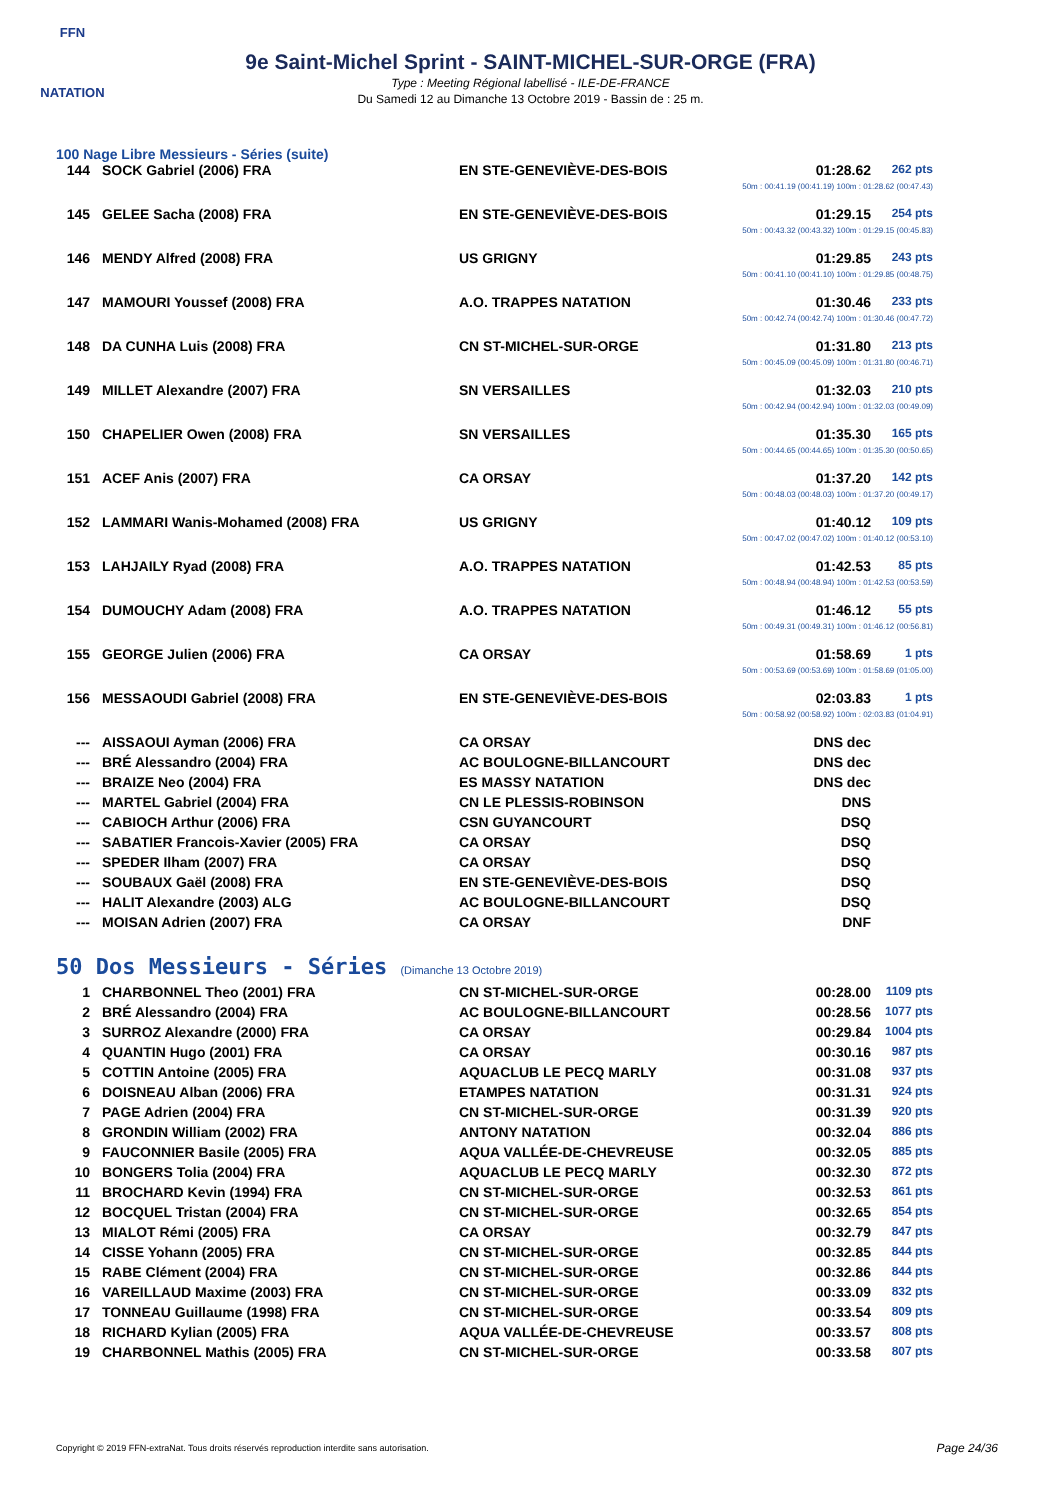FFN
NATATION
9e Saint-Michel Sprint - SAINT-MICHEL-SUR-ORGE (FRA)
Type : Meeting Régional labellisé - ILE-DE-FRANCE
Du Samedi 12 au Dimanche 13 Octobre 2019 - Bassin de : 25 m.
100 Nage Libre Messieurs - Séries (suite)
| 144 | SOCK Gabriel (2006) FRA | EN STE-GENEVIÈVE-DES-BOIS | 01:28.62 | 262 pts |
| 50m : 00:41.19 (00:41.19) 100m : 01:28.62 (00:47.43) | | | | |
| 145 | GELEE Sacha (2008) FRA | EN STE-GENEVIÈVE-DES-BOIS | 01:29.15 | 254 pts |
| 50m : 00:43.32 (00:43.32) 100m : 01:29.15 (00:45.83) | | | | |
| 146 | MENDY Alfred (2008) FRA | US GRIGNY | 01:29.85 | 243 pts |
| 50m : 00:41.10 (00:41.10) 100m : 01:29.85 (00:48.75) | | | | |
| 147 | MAMOURI Youssef (2008) FRA | A.O. TRAPPES NATATION | 01:30.46 | 233 pts |
| 50m : 00:42.74 (00:42.74) 100m : 01:30.46 (00:47.72) | | | | |
| 148 | DA CUNHA Luis (2008) FRA | CN ST-MICHEL-SUR-ORGE | 01:31.80 | 213 pts |
| 50m : 00:45.09 (00:45.09) 100m : 01:31.80 (00:46.71) | | | | |
| 149 | MILLET Alexandre (2007) FRA | SN VERSAILLES | 01:32.03 | 210 pts |
| 50m : 00:42.94 (00:42.94) 100m : 01:32.03 (00:49.09) | | | | |
| 150 | CHAPELIER Owen (2008) FRA | SN VERSAILLES | 01:35.30 | 165 pts |
| 50m : 00:44.65 (00:44.65) 100m : 01:35.30 (00:50.65) | | | | |
| 151 | ACEF Anis (2007) FRA | CA ORSAY | 01:37.20 | 142 pts |
| 50m : 00:48.03 (00:48.03) 100m : 01:37.20 (00:49.17) | | | | |
| 152 | LAMMARI Wanis-Mohamed (2008) FRA | US GRIGNY | 01:40.12 | 109 pts |
| 50m : 00:47.02 (00:47.02) 100m : 01:40.12 (00:53.10) | | | | |
| 153 | LAHJAILY Ryad (2008) FRA | A.O. TRAPPES NATATION | 01:42.53 | 85 pts |
| 50m : 00:48.94 (00:48.94) 100m : 01:42.53 (00:53.59) | | | | |
| 154 | DUMOUCHY Adam (2008) FRA | A.O. TRAPPES NATATION | 01:46.12 | 55 pts |
| 50m : 00:49.31 (00:49.31) 100m : 01:46.12 (00:56.81) | | | | |
| 155 | GEORGE Julien (2006) FRA | CA ORSAY | 01:58.69 | 1 pts |
| 50m : 00:53.69 (00:53.69) 100m : 01:58.69 (01:05.00) | | | | |
| 156 | MESSAOUDI Gabriel (2008) FRA | EN STE-GENEVIÈVE-DES-BOIS | 02:03.83 | 1 pts |
| 50m : 00:58.92 (00:58.92) 100m : 02:03.83 (01:04.91) | | | | |
| --- | AISSAOUI Ayman (2006) FRA | CA ORSAY | DNS dec | |
| --- | BRÉ Alessandro (2004) FRA | AC BOULOGNE-BILLANCOURT | DNS dec | |
| --- | BRAIZE Neo (2004) FRA | ES MASSY NATATION | DNS dec | |
| --- | MARTEL Gabriel (2004) FRA | CN LE PLESSIS-ROBINSON | DNS | |
| --- | CABIOCH Arthur (2006) FRA | CSN GUYANCOURT | DSQ | |
| --- | SABATIER Francois-Xavier (2005) FRA | CA ORSAY | DSQ | |
| --- | SPEDER Ilham (2007) FRA | CA ORSAY | DSQ | |
| --- | SOUBAUX Gaël (2008) FRA | EN STE-GENEVIÈVE-DES-BOIS | DSQ | |
| --- | HALIT Alexandre (2003) ALG | AC BOULOGNE-BILLANCOURT | DSQ | |
| --- | MOISAN Adrien (2007) FRA | CA ORSAY | DNF | |
50 Dos Messieurs - Séries (Dimanche 13 Octobre 2019)
| 1 | CHARBONNEL Theo (2001) FRA | CN ST-MICHEL-SUR-ORGE | 00:28.00 | 1109 pts |
| 2 | BRÉ Alessandro (2004) FRA | AC BOULOGNE-BILLANCOURT | 00:28.56 | 1077 pts |
| 3 | SURROZ Alexandre (2000) FRA | CA ORSAY | 00:29.84 | 1004 pts |
| 4 | QUANTIN Hugo (2001) FRA | CA ORSAY | 00:30.16 | 987 pts |
| 5 | COTTIN Antoine (2005) FRA | AQUACLUB LE PECQ MARLY | 00:31.08 | 937 pts |
| 6 | DOISNEAU Alban (2006) FRA | ETAMPES NATATION | 00:31.31 | 924 pts |
| 7 | PAGE Adrien (2004) FRA | CN ST-MICHEL-SUR-ORGE | 00:31.39 | 920 pts |
| 8 | GRONDIN William (2002) FRA | ANTONY NATATION | 00:32.04 | 886 pts |
| 9 | FAUCONNIER Basile (2005) FRA | AQUA VALLÉE-DE-CHEVREUSE | 00:32.05 | 885 pts |
| 10 | BONGERS Tolia (2004) FRA | AQUACLUB LE PECQ MARLY | 00:32.30 | 872 pts |
| 11 | BROCHARD Kevin (1994) FRA | CN ST-MICHEL-SUR-ORGE | 00:32.53 | 861 pts |
| 12 | BOCQUEL Tristan (2004) FRA | CN ST-MICHEL-SUR-ORGE | 00:32.65 | 854 pts |
| 13 | MIALOT Rémi (2005) FRA | CA ORSAY | 00:32.79 | 847 pts |
| 14 | CISSE Yohann (2005) FRA | CN ST-MICHEL-SUR-ORGE | 00:32.85 | 844 pts |
| 15 | RABE Clément (2004) FRA | CN ST-MICHEL-SUR-ORGE | 00:32.86 | 844 pts |
| 16 | VAREILLAUD Maxime (2003) FRA | CN ST-MICHEL-SUR-ORGE | 00:33.09 | 832 pts |
| 17 | TONNEAU Guillaume (1998) FRA | CN ST-MICHEL-SUR-ORGE | 00:33.54 | 809 pts |
| 18 | RICHARD Kylian (2005) FRA | AQUA VALLÉE-DE-CHEVREUSE | 00:33.57 | 808 pts |
| 19 | CHARBONNEL Mathis (2005) FRA | CN ST-MICHEL-SUR-ORGE | 00:33.58 | 807 pts |
Copyright © 2019 FFN-extraNat. Tous droits réservés reproduction interdite sans autorisation.
Page 24/36